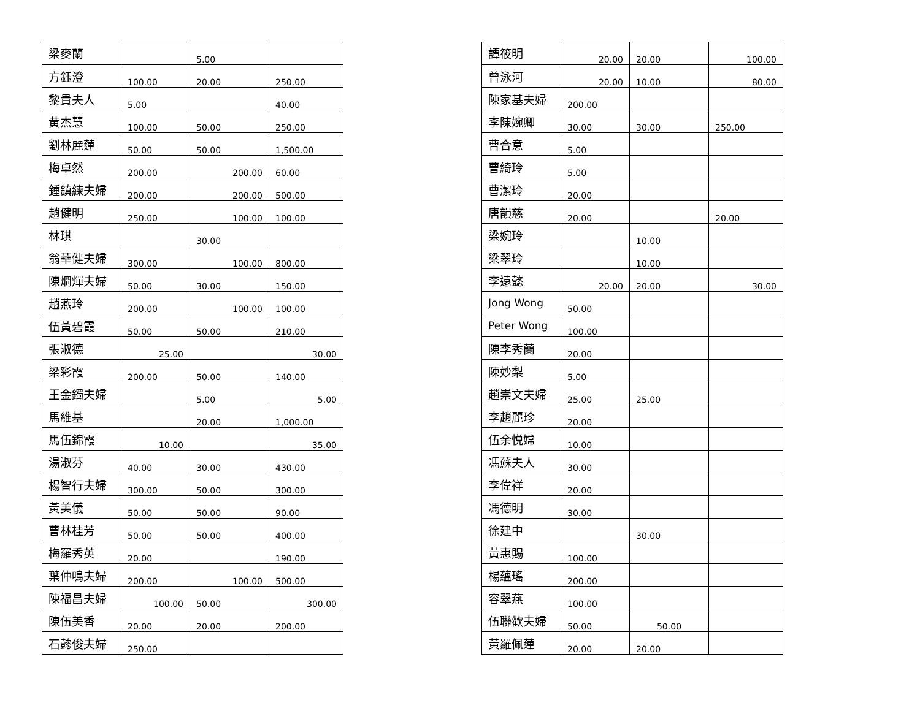| 梁麥蘭 | | 5.00 | |
| 方鈺澄 | 100.00 | 20.00 | 250.00 |
| 黎貴夫人 | 5.00 | | 40.00 |
| 黄杰慧 | 100.00 | 50.00 | 250.00 |
| 劉林麗蓮 | 50.00 | 50.00 | 1,500.00 |
| 梅卓然 | 200.00 | 200.00 | 60.00 |
| 鍾鎮練夫婦 | 200.00 | 200.00 | 500.00 |
| 趙健明 | 250.00 | 100.00 | 100.00 |
| 林琪 | | 30.00 | |
| 翁華健夫婦 | 300.00 | 100.00 | 800.00 |
| 陳烱燀夫婦 | 50.00 | 30.00 | 150.00 |
| 趙燕玲 | 200.00 | 100.00 | 100.00 |
| 伍黃碧霞 | 50.00 | 50.00 | 210.00 |
| 張淑德 | 25.00 | | 30.00 |
| 梁彩霞 | 200.00 | 50.00 | 140.00 |
| 王金鐲夫婦 | | 5.00 | 5.00 |
| 馬維基 | | 20.00 | 1,000.00 |
| 馬伍錦霞 | 10.00 | | 35.00 |
| 湯淑芬 | 40.00 | 30.00 | 430.00 |
| 楊智行夫婦 | 300.00 | 50.00 | 300.00 |
| 黃美儀 | 50.00 | 50.00 | 90.00 |
| 曹林桂芳 | 50.00 | 50.00 | 400.00 |
| 梅羅秀英 | 20.00 | | 190.00 |
| 葉仲鳴夫婦 | 200.00 | 100.00 | 500.00 |
| 陳福昌夫婦 | 100.00 | 50.00 | 300.00 |
| 陳伍美香 | 20.00 | 20.00 | 200.00 |
| 石懿俊夫婦 | 250.00 | | |
| 譚筱明 | 20.00 | 20.00 | 100.00 |
| 曾泳河 | 20.00 | 10.00 | 80.00 |
| 陳家基夫婦 | 200.00 | | |
| 李陳婉卿 | 30.00 | 30.00 | 250.00 |
| 曹合意 | 5.00 | | |
| 曹綺玲 | 5.00 | | |
| 曹潔玲 | 20.00 | | |
| 唐韻慈 | 20.00 | | 20.00 |
| 梁婉玲 | | 10.00 | |
| 梁翠玲 | | 10.00 | |
| 李遠懿 | 20.00 | 20.00 | 30.00 |
| Jong Wong | 50.00 | | |
| Peter Wong | 100.00 | | |
| 陳李秀蘭 | 20.00 | | |
| 陳妙梨 | 5.00 | | |
| 趙崇文夫婦 | 25.00 | 25.00 | |
| 李趙麗珍 | 20.00 | | |
| 伍余悦嫦 | 10.00 | | |
| 馮蘇夫人 | 30.00 | | |
| 李偉祥 | 20.00 | | |
| 馮德明 | 30.00 | | |
| 徐建中 | | 30.00 | |
| 黃惠賜 | 100.00 | | |
| 楊蘊瑤 | 200.00 | | |
| 容翠燕 | 100.00 | | |
| 伍聯歡夫婦 | 50.00 | 50.00 | |
| 黃羅佩蓮 | 20.00 | 20.00 | |